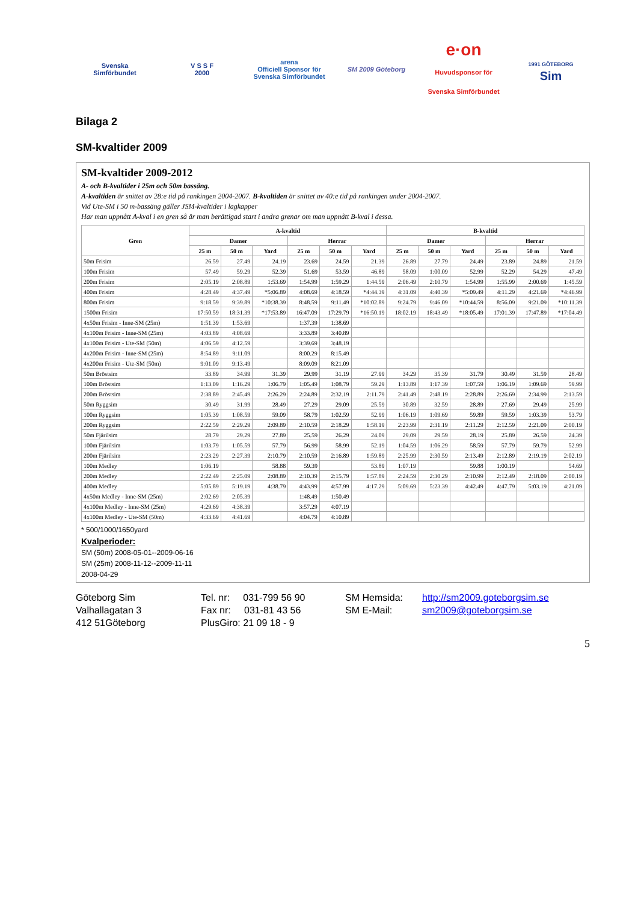Svenska
Simförbundet
V S S F
2000
arena
Officiell Sponsor för Svenska Simförbundet
SM 2009 Göteborg
e·on
Huvudsponsor för Svenska Simförbundet
1991 GÖTEBORG
Sim
Bilaga 2
SM-kvaltider 2009
SM-kvaltider 2009-2012
A- och B-kvaltider i 25m och 50m bassäng.
A-kvaltiden är snittet av 28:e tid på rankingen 2004-2007. B-kvaltiden är snittet av 40:e tid på rankingen under 2004-2007.
Vid Ute-SM i 50 m-bassäng gäller JSM-kvaltider i lagkapper
Har man uppnått A-kval i en gren så är man berättigad start i andra grenar om man uppnått B-kval i dessa.
| Gren | A-kvaltid | | | | | | B-kvaltid | | | | | |
| --- | --- | --- | --- | --- | --- | --- | --- | --- | --- | --- | --- | --- |
| | Damer | | | Herrar | | | Damer | | | Herrar | | |
| | 25 m | 50 m | Yard | 25 m | 50 m | Yard | 25 m | 50 m | Yard | 25 m | 50 m | Yard |
| 50m Frisim | 26.59 | 27.49 | 24.19 | 23.69 | 24.59 | 21.39 | 26.89 | 27.79 | 24.49 | 23.89 | 24.89 | 21.59 |
| 100m Frisim | 57.49 | 59.29 | 52.39 | 51.69 | 53.59 | 46.89 | 58.09 | 1:00.09 | 52.99 | 52.29 | 54.29 | 47.49 |
| 200m Frisim | 2:05.19 | 2:08.89 | 1:53.69 | 1:54.99 | 1:59.29 | 1:44.59 | 2:06.49 | 2:10.79 | 1:54.99 | 1:55.99 | 2:00.69 | 1:45.59 |
| 400m Frisim | 4:28.49 | 4:37.49 | *5:06.89 | 4:08.69 | 4:18.59 | *4:44.39 | 4:31.09 | 4:40.39 | *5:09.49 | 4:11.29 | 4:21.69 | *4:46.99 |
| 800m Frisim | 9:18.59 | 9:39.89 | *10:38.39 | 8:48.59 | 9:11.49 | *10:02.89 | 9:24.79 | 9:46.09 | *10:44.59 | 8:56.09 | 9:21.09 | *10:11.39 |
| 1500m Frisim | 17:50.59 | 18:31.39 | *17:53.89 | 16:47.09 | 17:29.79 | *16:50.19 | 18:02.19 | 18:43.49 | *18:05.49 | 17:01.39 | 17:47.89 | *17:04.49 |
| 4x50m Frisim - Inne-SM (25m) | 1:51.39 | 1:53.69 | | 1:37.39 | 1:38.69 | | | | | | | |
| 4x100m Frisim - Inne-SM (25m) | 4:03.89 | 4:08.69 | | 3:33.89 | 3:40.89 | | | | | | | |
| 4x100m Frisim - Ute-SM (50m) | 4:06.59 | 4:12.59 | | 3:39.69 | 3:48.19 | | | | | | | |
| 4x200m Frisim - Inne-SM (25m) | 8:54.89 | 9:11.09 | | 8:00.29 | 8:15.49 | | | | | | | |
| 4x200m Frisim - Ute-SM (50m) | 9:01.09 | 9:13.49 | | 8:09.09 | 8:21.09 | | | | | | | |
| 50m Bröstsim | 33.89 | 34.99 | 31.39 | 29.99 | 31.19 | 27.99 | 34.29 | 35.39 | 31.79 | 30.49 | 31.59 | 28.49 |
| 100m Bröstsim | 1:13.09 | 1:16.29 | 1:06.79 | 1:05.49 | 1:08.79 | 59.29 | 1:13.89 | 1:17.39 | 1:07.59 | 1:06.19 | 1:09.69 | 59.99 |
| 200m Bröstsim | 2:38.89 | 2:45.49 | 2:26.29 | 2:24.89 | 2:32.19 | 2:11.79 | 2:41.49 | 2:48.19 | 2:28.89 | 2:26.69 | 2:34.99 | 2:13.59 |
| 50m Ryggsim | 30.49 | 31.99 | 28.49 | 27.29 | 29.09 | 25.59 | 30.89 | 32.59 | 28.89 | 27.69 | 29.49 | 25.99 |
| 100m Ryggsim | 1:05.39 | 1:08.59 | 59.09 | 58.79 | 1:02.59 | 52.99 | 1:06.19 | 1:09.69 | 59.89 | 59.59 | 1:03.39 | 53.79 |
| 200m Ryggsim | 2:22.59 | 2:29.29 | 2:09.89 | 2:10.59 | 2:18.29 | 1:58.19 | 2:23.99 | 2:31.19 | 2:11.29 | 2:12.59 | 2:21.09 | 2:00.19 |
| 50m Fjärilsim | 28.79 | 29.29 | 27.89 | 25.59 | 26.29 | 24.09 | 29.09 | 29.59 | 28.19 | 25.89 | 26.59 | 24.39 |
| 100m Fjärilsim | 1:03.79 | 1:05.59 | 57.79 | 56.99 | 58.99 | 52.19 | 1:04.59 | 1:06.29 | 58.59 | 57.79 | 59.79 | 52.99 |
| 200m Fjärilsim | 2:23.29 | 2:27.39 | 2:10.79 | 2:10.59 | 2:16.89 | 1:59.89 | 2:25.99 | 2:30.59 | 2:13.49 | 2:12.89 | 2:19.19 | 2:02.19 |
| 100m Medley | 1:06.19 | | 58.88 | 59.39 | | 53.89 | 1:07.19 | | 59.88 | 1:00.19 | | 54.69 |
| 200m Medley | 2:22.49 | 2:25.09 | 2:08.89 | 2:10.39 | 2:15.79 | 1:57.89 | 2:24.59 | 2:30.29 | 2:10.99 | 2:12.49 | 2:18.09 | 2:00.19 |
| 400m Medley | 5:05.89 | 5:19.19 | 4:38.79 | 4:43.99 | 4:57.99 | 4:17.29 | 5:09.69 | 5:23.39 | 4:42.49 | 4:47.79 | 5:03.19 | 4:21.09 |
| 4x50m Medley - Inne-SM (25m) | 2:02.69 | 2:05.39 | | 1:48.49 | 1:50.49 | | | | | | | |
| 4x100m Medley - Inne-SM (25m) | 4:29.69 | 4:38.39 | | 3:57.29 | 4:07.19 | | | | | | | |
| 4x100m Medley - Ute-SM (50m) | 4:33.69 | 4:41.69 | | 4:04.79 | 4:10.89 | | | | | | | |
* 500/1000/1650yard
Kvalperioder:
SM (50m) 2008-05-01--2009-06-16
SM (25m) 2008-11-12--2009-11-11
2008-04-29
Göteborg Sim
Valhallagatan 3
412 51Göteborg
Tel. nr: 031-799 56 90
Fax nr: 031-81 43 56
PlusGiro: 21 09 18 - 9
SM Hemsida:
SM E-Mail:
http://sm2009.goteborgsim.se
sm2009@goteborgsim.se
5